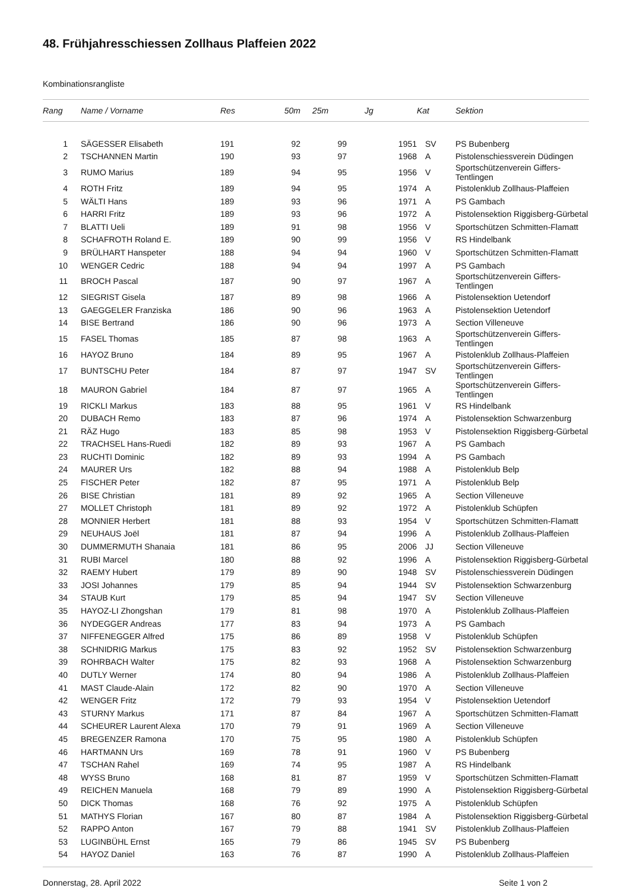48. Frühjahresschiessen Zollhaus Plaffeien 2022
Kombinationsrangliste
| Rang | Name / Vorname | Res | 50m | 25m | Jg | Kat | Sektion |
| --- | --- | --- | --- | --- | --- | --- | --- |
| 1 | SÄGESSER Elisabeth | 191 | 92 | 99 | 1951 | SV | PS Bubenberg |
| 2 | TSCHANNEN Martin | 190 | 93 | 97 | 1968 | A | Pistolenschiessverein Düdingen |
| 3 | RUMO Marius | 189 | 94 | 95 | 1956 | V | Sportschützenverein Giffers-Tentlingen |
| 4 | ROTH Fritz | 189 | 94 | 95 | 1974 | A | Pistolenklub Zollhaus-Plaffeien |
| 5 | WÄLTI Hans | 189 | 93 | 96 | 1971 | A | PS Gambach |
| 6 | HARRI Fritz | 189 | 93 | 96 | 1972 | A | Pistolensektion Riggisberg-Gürbetal |
| 7 | BLATTI Ueli | 189 | 91 | 98 | 1956 | V | Sportschützen Schmitten-Flamatt |
| 8 | SCHAFROTH Roland E. | 189 | 90 | 99 | 1956 | V | RS Hindelbank |
| 9 | BRÜLHART Hanspeter | 188 | 94 | 94 | 1960 | V | Sportschützen Schmitten-Flamatt |
| 10 | WENGER Cedric | 188 | 94 | 94 | 1997 | A | PS Gambach |
| 11 | BROCH Pascal | 187 | 90 | 97 | 1967 | A | Sportschützenverein Giffers-Tentlingen |
| 12 | SIEGRIST Gisela | 187 | 89 | 98 | 1966 | A | Pistolensektion Uetendorf |
| 13 | GAEGGELER Franziska | 186 | 90 | 96 | 1963 | A | Pistolensektion Uetendorf |
| 14 | BISE Bertrand | 186 | 90 | 96 | 1973 | A | Section Villeneuve |
| 15 | FASEL Thomas | 185 | 87 | 98 | 1963 | A | Sportschützenverein Giffers-Tentlingen |
| 16 | HAYOZ Bruno | 184 | 89 | 95 | 1967 | A | Pistolenklub Zollhaus-Plaffeien |
| 17 | BUNTSCHU Peter | 184 | 87 | 97 | 1947 | SV | Sportschützenverein Giffers-Tentlingen |
| 18 | MAURON Gabriel | 184 | 87 | 97 | 1965 | A | Sportschützenverein Giffers-Tentlingen |
| 19 | RICKLI Markus | 183 | 88 | 95 | 1961 | V | RS Hindelbank |
| 20 | DUBACH Remo | 183 | 87 | 96 | 1974 | A | Pistolensektion Schwarzenburg |
| 21 | RÄZ Hugo | 183 | 85 | 98 | 1953 | V | Pistolensektion Riggisberg-Gürbetal |
| 22 | TRACHSEL Hans-Ruedi | 182 | 89 | 93 | 1967 | A | PS Gambach |
| 23 | RUCHTI Dominic | 182 | 89 | 93 | 1994 | A | PS Gambach |
| 24 | MAURER Urs | 182 | 88 | 94 | 1988 | A | Pistolenklub Belp |
| 25 | FISCHER Peter | 182 | 87 | 95 | 1971 | A | Pistolenklub Belp |
| 26 | BISE Christian | 181 | 89 | 92 | 1965 | A | Section Villeneuve |
| 27 | MOLLET Christoph | 181 | 89 | 92 | 1972 | A | Pistolenklub Schüpfen |
| 28 | MONNIER Herbert | 181 | 88 | 93 | 1954 | V | Sportschützen Schmitten-Flamatt |
| 29 | NEUHAUS Joël | 181 | 87 | 94 | 1996 | A | Pistolenklub Zollhaus-Plaffeien |
| 30 | DUMMERMUTH Shanaia | 181 | 86 | 95 | 2006 | JJ | Section Villeneuve |
| 31 | RUBI Marcel | 180 | 88 | 92 | 1996 | A | Pistolensektion Riggisberg-Gürbetal |
| 32 | RAEMY Hubert | 179 | 89 | 90 | 1948 | SV | Pistolenschiessverein Düdingen |
| 33 | JOSI Johannes | 179 | 85 | 94 | 1944 | SV | Pistolensektion Schwarzenburg |
| 34 | STAUB Kurt | 179 | 85 | 94 | 1947 | SV | Section Villeneuve |
| 35 | HAYOZ-LI Zhongshan | 179 | 81 | 98 | 1970 | A | Pistolenklub Zollhaus-Plaffeien |
| 36 | NYDEGGER Andreas | 177 | 83 | 94 | 1973 | A | PS Gambach |
| 37 | NIFFENEGGER Alfred | 175 | 86 | 89 | 1958 | V | Pistolenklub Schüpfen |
| 38 | SCHNIDRIG Markus | 175 | 83 | 92 | 1952 | SV | Pistolensektion Schwarzenburg |
| 39 | ROHRBACH Walter | 175 | 82 | 93 | 1968 | A | Pistolensektion Schwarzenburg |
| 40 | DUTLY Werner | 174 | 80 | 94 | 1986 | A | Pistolenklub Zollhaus-Plaffeien |
| 41 | MAST Claude-Alain | 172 | 82 | 90 | 1970 | A | Section Villeneuve |
| 42 | WENGER Fritz | 172 | 79 | 93 | 1954 | V | Pistolensektion Uetendorf |
| 43 | STURNY Markus | 171 | 87 | 84 | 1967 | A | Sportschützen Schmitten-Flamatt |
| 44 | SCHEURER Laurent Alexa | 170 | 79 | 91 | 1969 | A | Section Villeneuve |
| 45 | BREGENZER Ramona | 170 | 75 | 95 | 1980 | A | Pistolenklub Schüpfen |
| 46 | HARTMANN Urs | 169 | 78 | 91 | 1960 | V | PS Bubenberg |
| 47 | TSCHAN Rahel | 169 | 74 | 95 | 1987 | A | RS Hindelbank |
| 48 | WYSS Bruno | 168 | 81 | 87 | 1959 | V | Sportschützen Schmitten-Flamatt |
| 49 | REICHEN Manuela | 168 | 79 | 89 | 1990 | A | Pistolensektion Riggisberg-Gürbetal |
| 50 | DICK Thomas | 168 | 76 | 92 | 1975 | A | Pistolenklub Schüpfen |
| 51 | MATHYS Florian | 167 | 80 | 87 | 1984 | A | Pistolensektion Riggisberg-Gürbetal |
| 52 | RAPPO Anton | 167 | 79 | 88 | 1941 | SV | Pistolenklub Zollhaus-Plaffeien |
| 53 | LUGINBÜHL Ernst | 165 | 79 | 86 | 1945 | SV | PS Bubenberg |
| 54 | HAYOZ Daniel | 163 | 76 | 87 | 1990 | A | Pistolenklub Zollhaus-Plaffeien |
Donnerstag, 28. April 2022 Seite 1 von 2